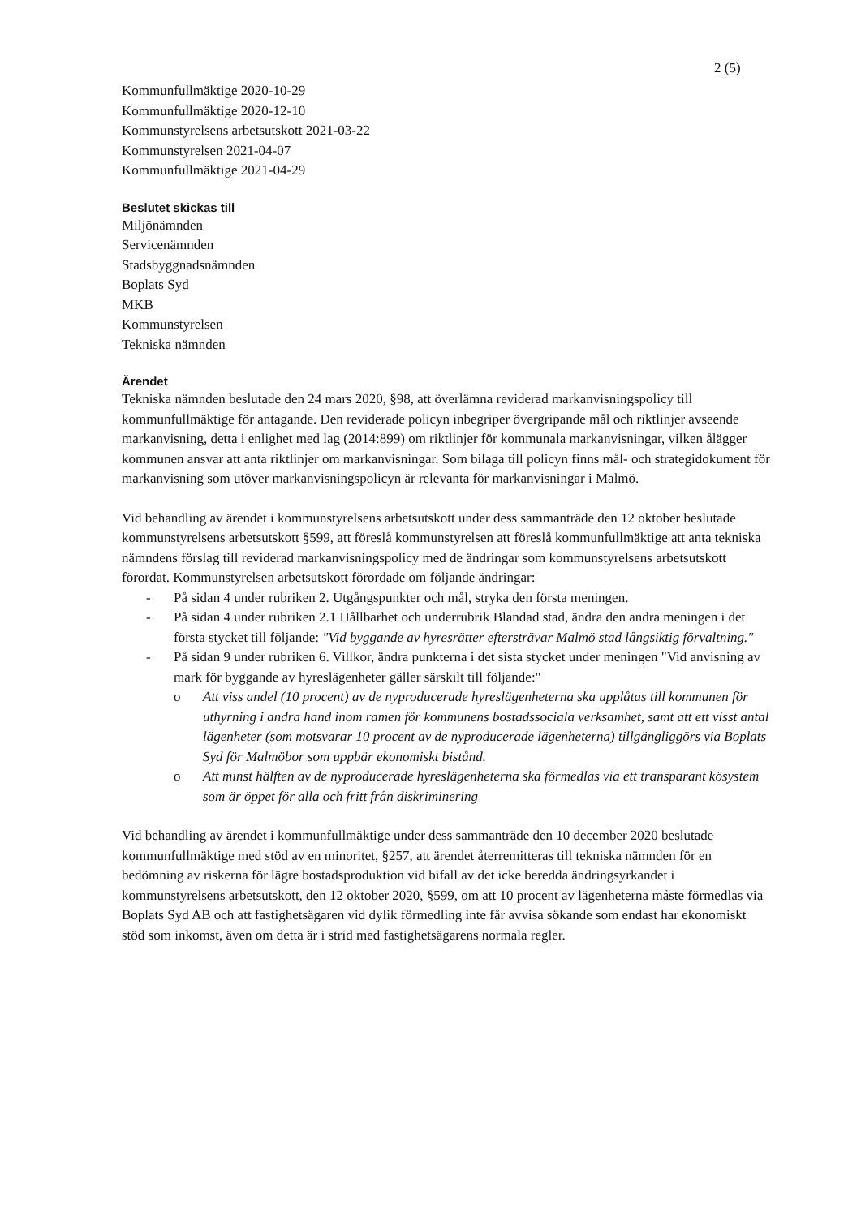2 (5)
Kommunfullmäktige 2020-10-29
Kommunfullmäktige 2020-12-10
Kommunstyrelsens arbetsutskott 2021-03-22
Kommunstyrelsen 2021-04-07
Kommunfullmäktige 2021-04-29
Beslutet skickas till
Miljönämnden
Servicenämnden
Stadsbyggnadsnämnden
Boplats Syd
MKB
Kommunstyrelsen
Tekniska nämnden
Ärendet
Tekniska nämnden beslutade den 24 mars 2020, §98, att överlämna reviderad markanvisningspolicy till kommunfullmäktige för antagande. Den reviderade policyn inbegriper övergripande mål och riktlinjer avseende markanvisning, detta i enlighet med lag (2014:899) om riktlinjer för kommunala markanvisningar, vilken ålägger kommunen ansvar att anta riktlinjer om markanvisningar. Som bilaga till policyn finns mål- och strategidokument för markanvisning som utöver markanvisningspolicyn är relevanta för markanvisningar i Malmö.
Vid behandling av ärendet i kommunstyrelsens arbetsutskott under dess sammanträde den 12 oktober beslutade kommunstyrelsens arbetsutskott §599, att föreslå kommunstyrelsen att föreslå kommunfullmäktige att anta tekniska nämndens förslag till reviderad markanvisningspolicy med de ändringar som kommunstyrelsens arbetsutskott förordat. Kommunstyrelsen arbetsutskott förordade om följande ändringar:
- På sidan 4 under rubriken 2. Utgångspunkter och mål, stryka den första meningen.
- På sidan 4 under rubriken 2.1 Hållbarhet och underrubrik Blandad stad, ändra den andra meningen i det första stycket till följande: "Vid byggande av hyresrätter eftersträvar Malmö stad långsiktig förvaltning."
- På sidan 9 under rubriken 6. Villkor, ändra punkterna i det sista stycket under meningen "Vid anvisning av mark för byggande av hyreslägenheter gäller särskilt till följande:"
o Att viss andel (10 procent) av de nyproducerade hyreslägenheterna ska upplåtas till kommunen för uthyrning i andra hand inom ramen för kommunens bostadssociala verksamhet, samt att ett visst antal lägenheter (som motsvarar 10 procent av de nyproducerade lägenheterna) tillgängliggörs via Boplats Syd för Malmöbor som uppbär ekonomiskt bistånd.
o Att minst hälften av de nyproducerade hyreslägenheterna ska förmedlas via ett transparant kösystem som är öppet för alla och fritt från diskriminering
Vid behandling av ärendet i kommunfullmäktige under dess sammanträde den 10 december 2020 beslutade kommunfullmäktige med stöd av en minoritet, §257, att ärendet återremitteras till tekniska nämnden för en bedömning av riskerna för lägre bostadsproduktion vid bifall av det icke beredda ändringsyrkandet i kommunstyrelsens arbetsutskott, den 12 oktober 2020, §599, om att 10 procent av lägenheterna måste förmedlas via Boplats Syd AB och att fastighetsägaren vid dylik förmedling inte får avvisa sökande som endast har ekonomiskt stöd som inkomst, även om detta är i strid med fastighetsägarens normala regler.